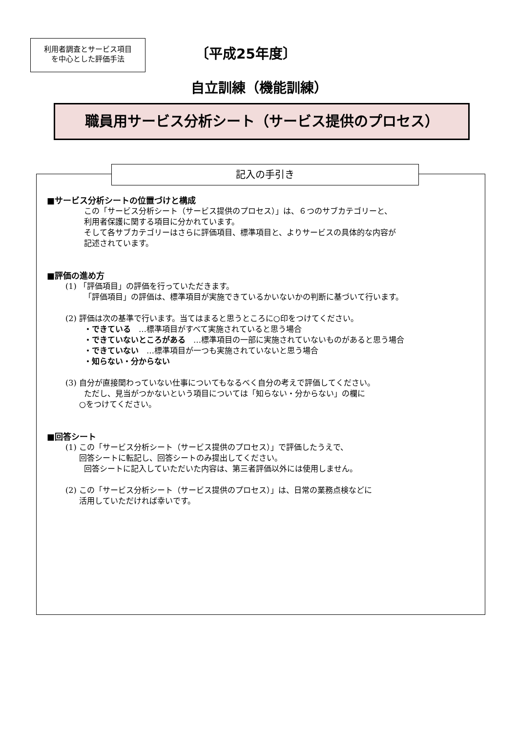利用者調査とサービス項目
を中心とした評価手法
〔平成25年度〕
自立訓練（機能訓練）
職員用サービス分析シート（サービス提供のプロセス）
記入の手引き
■サービス分析シートの位置づけと構成
この「サービス分析シート（サービス提供のプロセス）」は、６つのサブカテゴリーと、
利用者保護に関する項目に分かれています。
そして各サブカテゴリーはさらに評価項目、標準項目と、よりサービスの具体的な内容が
記述されています。
■評価の進め方
(1) 「評価項目」の評価を行っていただきます。
「評価項目」の評価は、標準項目が実施できているかいないかの判断に基づいて行います。
(2) 評価は次の基準で行います。当てはまると思うところに○印をつけてください。
・できている　…標準項目がすべて実施されていると思う場合
・できていないところがある　…標準項目の一部に実施されていないものがあると思う場合
・できていない　…標準項目が一つも実施されていないと思う場合
・知らない・分からない
(3) 自分が直接関わっていない仕事についてもなるべく自分の考えで評価してください。
ただし、見当がつかないという項目については「知らない・分からない」の欄に
○をつけてください。
■回答シート
(1) この「サービス分析シート（サービス提供のプロセス）」で評価したうえで、
回答シートに転記し、回答シートのみ提出してください。
回答シートに記入していただいた内容は、第三者評価以外には使用しません。
(2) この「サービス分析シート（サービス提供のプロセス）」は、日常の業務点検などに
活用していただければ幸いです。